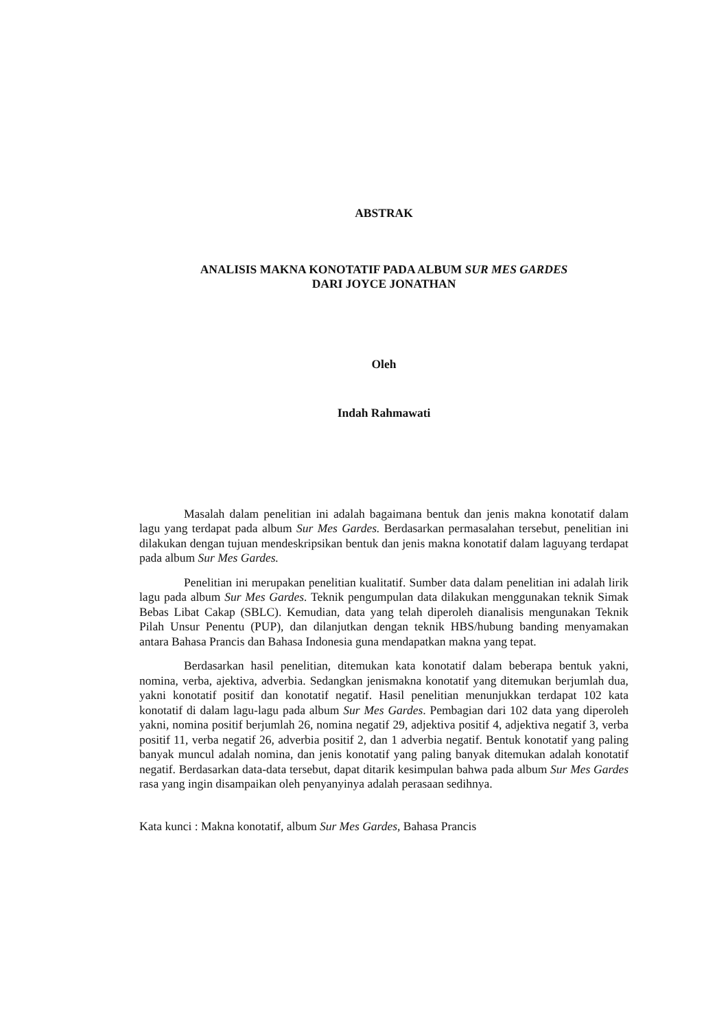ABSTRAK
ANALISIS MAKNA KONOTATIF PADA ALBUM SUR MES GARDES
DARI JOYCE JONATHAN
Oleh
Indah Rahmawati
Masalah dalam penelitian ini adalah bagaimana bentuk dan jenis makna konotatif dalam lagu yang terdapat pada album Sur Mes Gardes. Berdasarkan permasalahan tersebut, penelitian ini dilakukan dengan tujuan mendeskripsikan bentuk dan jenis makna konotatif dalam laguyang terdapat pada album Sur Mes Gardes.
Penelitian ini merupakan penelitian kualitatif. Sumber data dalam penelitian ini adalah lirik lagu pada album Sur Mes Gardes. Teknik pengumpulan data dilakukan menggunakan teknik Simak Bebas Libat Cakap (SBLC). Kemudian, data yang telah diperoleh dianalisis mengunakan Teknik Pilah Unsur Penentu (PUP), dan dilanjutkan dengan teknik HBS/hubung banding menyamakan antara Bahasa Prancis dan Bahasa Indonesia guna mendapatkan makna yang tepat.
Berdasarkan hasil penelitian, ditemukan kata konotatif dalam beberapa bentuk yakni, nomina, verba, ajektiva, adverbia. Sedangkan jenismakna konotatif yang ditemukan berjumlah dua, yakni konotatif positif dan konotatif negatif. Hasil penelitian menunjukkan terdapat 102 kata konotatif di dalam lagu-lagu pada album Sur Mes Gardes. Pembagian dari 102 data yang diperoleh yakni, nomina positif berjumlah 26, nomina negatif 29, adjektiva positif 4, adjektiva negatif 3, verba positif 11, verba negatif 26, adverbia positif 2, dan 1 adverbia negatif. Bentuk konotatif yang paling banyak muncul adalah nomina, dan jenis konotatif yang paling banyak ditemukan adalah konotatif negatif. Berdasarkan data-data tersebut, dapat ditarik kesimpulan bahwa pada album Sur Mes Gardes rasa yang ingin disampaikan oleh penyanyinya adalah perasaan sedihnya.
Kata kunci : Makna konotatif, album Sur Mes Gardes, Bahasa Prancis